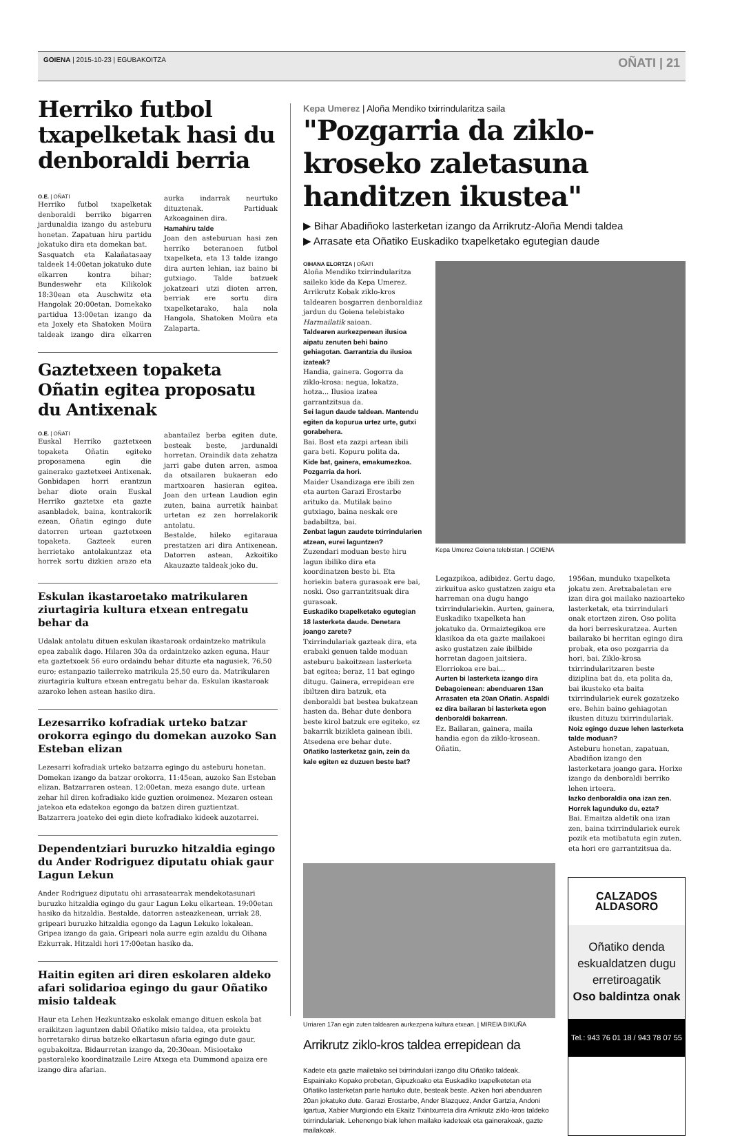GOIENA | 2015-10-23 | EGUBAKOITZA OÑATI | 21
Herriko futbol txapelketak hasi du denboraldi berria
O.E. | OÑATI
Herriko futbol txapelketak denboraldi berriko bigarren jardunaldia izango du asteburu honetan. Zapatuan hiru partidu jokatuko dira eta domekan bat.
Sasquatch eta Kalañatasaay taldeek 14:00etan jokatuko dute elkarren kontra bihar; Bundeswehr eta Kilikolok 18:30ean eta Auschwitz eta Hangolak 20:00etan. Domekako partidua 13:00etan izango da eta Joxely eta Shatoken Moüra taldeak izango dira elkarren aurka indarrak neurtuko dituztenak. Partiduak Azkoagainen dira.
Hamahiru talde
Joan den asteburuan hasi zen herriko beteranoen futbol txapelketa, eta 13 talde izango dira aurten lehian, iaz baino bi gutxiago. Talde batzuek jokatzeari utzi dioten arren, berriak ere sortu dira txapelketarako, hala nola Hangola, Shatoken Moüra eta Zalaparta.
Gaztetxeen topaketa Oñatin egitea proposatu du Antixenak
O.E. | OÑATI
Euskal Herriko gaztetxeen topaketa Oñatin egiteko proposamena egin die gainerako gaztetxeei Antixenak. Gonbidapen horri erantzun behar diote orain Euskal Herriko gaztetxe eta gazte asanbladek, baina, kontrakorik ezean, Oñatin egingo dute datorren urtean gaztetxeen topaketa. Gazteek euren herrietako antolakuntzaz eta horrek sortu dizkien arazo eta abantailez berba egiten dute, besteak beste, jardunaldi horretan. Oraindik data zehatza jarri gabe duten arren, asmoa da otsailaren bukaeran edo martxoaren hasieran egitea. Joan den urtean Laudion egin zuten, baina aurretik hainbat urtetan ez zen horrelakorik antolatu.
Bestalde, hileko egitaraua prestatzen ari dira Antixenean. Datorren astean, Azkoitiko Akauzazte taldeak joko du.
Eskulan ikastaroetako matrikularen ziurtagiria kultura etxean entregatu behar da
Udalak antolatu dituen eskulan ikastaroak ordaintzeko matrikula epea zabalik dago. Hilaren 30a da ordaintzeko azken eguna. Haur eta gaztetxoek 56 euro ordaindu behar dituzte eta nagusiek, 76,50 euro; estanpazio tailerreko matrikula 25,50 euro da. Matrikularen ziurtagiria kultura etxean entregatu behar da. Eskulan ikastaroak azaroko lehen astean hasiko dira.
Lezesarriko kofradiak urteko batzar orokorra egingo du domekan auzoko San Esteban elizan
Lezesarri kofradiak urteko batzarra egingo du asteburu honetan. Domekan izango da batzar orokorra, 11:45ean, auzoko San Esteban elizan. Batzarraren ostean, 12:00etan, meza esango dute, urtean zehar hil diren kofradiako kide guztien oroimenez. Mezaren ostean jatekoa eta edatekoa egongo da batzen diren guztientzat. Batzarrera joateko dei egin diete kofradiako kideek auzotarrei.
Dependentziari buruzko hitzaldia egingo du Ander Rodriguez diputatu ohiak gaur Lagun Lekun
Ander Rodriguez diputatu ohi arrasatearrak mendekotasunari buruzko hitzaldia egingo du gaur Lagun Leku elkartean. 19:00etan hasiko da hitzaldia. Bestalde, datorren asteazkenean, urriak 28, gripeari buruzko hitzaldia egongo da Lagun Lekuko lokalean. Gripea izango da gaia. Gripeari nola aurre egin azaldu du Oihana Ezkurrak. Hitzaldi hori 17:00etan hasiko da.
Haitin egiten ari diren eskolaren aldeko afari solidarioa egingo du gaur Oñatiko misio taldeak
Haur eta Lehen Hezkuntzako eskolak emango dituen eskola bat eraikitzen laguntzen dabil Oñatiko misio taldea, eta proiektu horretarako dirua batzeko elkartasun afaria egingo dute gaur, egubakoitza. Bidaurretan izango da, 20:30ean. Misioetako pastoraleko koordinatzaile Leire Atxega eta Dummond apaiza ere izango dira afarian.
Kepa Umerez | Aloña Mendiko txirrindularitza saila
"Pozgarria da ziklo-kroseko zaletasuna handitzen ikustea"
▶ Bihar Abadiñoko lasterketan izango da Arrikrutz-Aloña Mendi taldea
▶ Arrasate eta Oñatiko Euskadiko txapelketako egutegian daude
OIHANA ELORTZA | OÑATI
Aloña Mendiko txirrindularitza saileko kide da Kepa Umerez. Arrikrutz Kobak ziklo-kros taldearen bosgarren denboraldiaz jardun du Goiena telebistako Harmailatik saioan.
Taldearen aurkezpenean ilusioa aipatu zenuten behi baino gehiagotan. Garrantzia du ilusioa izateak?
Handia, gainera. Gogorra da ziklo-krosa: negua, lokatza, hotza... Ilusioa izatea garrantzitsua da.
Sei lagun daude taldean. Mantendu egiten da kopurua urtez urte, gutxi gorabehera.
Bai. Bost eta zazpi artean ibili gara beti. Kopuru polita da.
Kide bat, gainera, emakumezkoa. Pozgarria da hori.
Maider Usandizaga ere ibili zen eta aurten Garazi Erostarbe arituko da. Mutilak baino gutxiago, baina neskak ere badabiltza, bai.
Zenbat lagun zaudete txirrindularien atzean, eurei laguntzen?
Zuzendari moduan beste hiru lagun ibiliko dira eta koordinatzen beste bi. Eta horiekin batera gurasoak ere bai, noski. Oso garrantzitsuak dira gurasoak.
Euskadiko txapelketako egutegian 18 lasterketa daude. Denetara joango zarete?
Txirrindulariak gazteak dira, eta erabaki genuen talde moduan asteburu bakoitzean lasterketa bat egitea; beraz, 11 bat egingo ditugu. Gainera, errepidean ere ibiltzen dira batzuk, eta denboraldi bat bestea bukatzean hasten da. Behar dute denbora beste kirol batzuk ere egiteko, ez bakarrik bizikleta gainean ibili. Atsedena ere behar dute.
Oñatiko lasterketaz gain, zein da kale egiten ez duzuen beste bat?
Kepa Umerez Goiena telebistan. | GOIENA
Legazpikoa, adibidez. Gertu dago, zirkuitua asko gustatzen zaigu eta harreman ona dugu hango txirrindulariekin. Aurten, gainera, Euskadiko txapelketa han jokatuko da. Ormaiztegikoa ere klasikoa da eta gazte mailakoei asko gustatzen zaie ibilbide horretan dagoen jaitsiera. Elorriokoa ere bai...
Aurten bi lasterketa izango dira Debagoienean: abenduaren 13an Arrasaten eta 20an Oñatin. Aspaldi ez dira bailaran bi lasterketa egon denboraldi bakarrean.
Ez. Bailaran, gainera, maila handia egon da ziklo-krosean. Oñatin,
1956an, munduko txapelketa jokatu zen. Aretxabaletan ere izan dira goi mailako nazioarteko lasterketak, eta txirrindulari onak etortzen ziren. Oso polita da hori berreskuratzea. Aurten bailarako bi herritan egingo dira probak, eta oso pozgarria da hori, bai. Ziklo-krosa txirrindularitzaren beste diziplina bat da, eta polita da, bai ikusteko eta baita txirrindulariek eurek gozatzeko ere. Behin baino gehiagotan ikusten dituzu txirrindulariak.
Noiz egingo duzue lehen lasterketa talde moduan?
Asteburu honetan, zapatuan, Abadiñon izango den lasterketara joango gara. Horixe izango da denboraldi berriko lehen irteera.
Iazko denboraldia ona izan zen. Horrek lagunduko du, ezta?
Bai. Emaitza aldetik ona izan zen, baina txirrindulariek eurek pozik eta motibatuta egin zuten, eta hori ere garrantzitsua da.
Urriaren 17an egin zuten taldearen aurkezpena kultura etxean. | MIREIA BIKUÑA
Arrikrutz ziklo-kros taldea errepidean da
Kadete eta gazte mailetako sei txirrindulari izango ditu Oñatiko taldeak. Espainiako Kopako probetan, Gipuzkoako eta Euskadiko txapelketetan eta Oñatiko lasterketan parte hartuko dute, besteak beste. Azken hori abenduaren 20an jokatuko dute. Garazi Erostarbe, Ander Blazquez, Ander Gartzia, Andoni Igartua, Xabier Murgiondo eta Ekaitz Txintxurreta dira Arrikrutz ziklo-kros taldeko txirrindulariak. Lehenengo biak lehen mailako kadeteak eta gainerakoak, gazte mailakoak.
CALZADOS ALDASORO
Oñatiko denda eskualdatzen dugu erretiroagatik
Oso baldintza onak
Tel.: 943 76 01 18 / 943 78 07 55